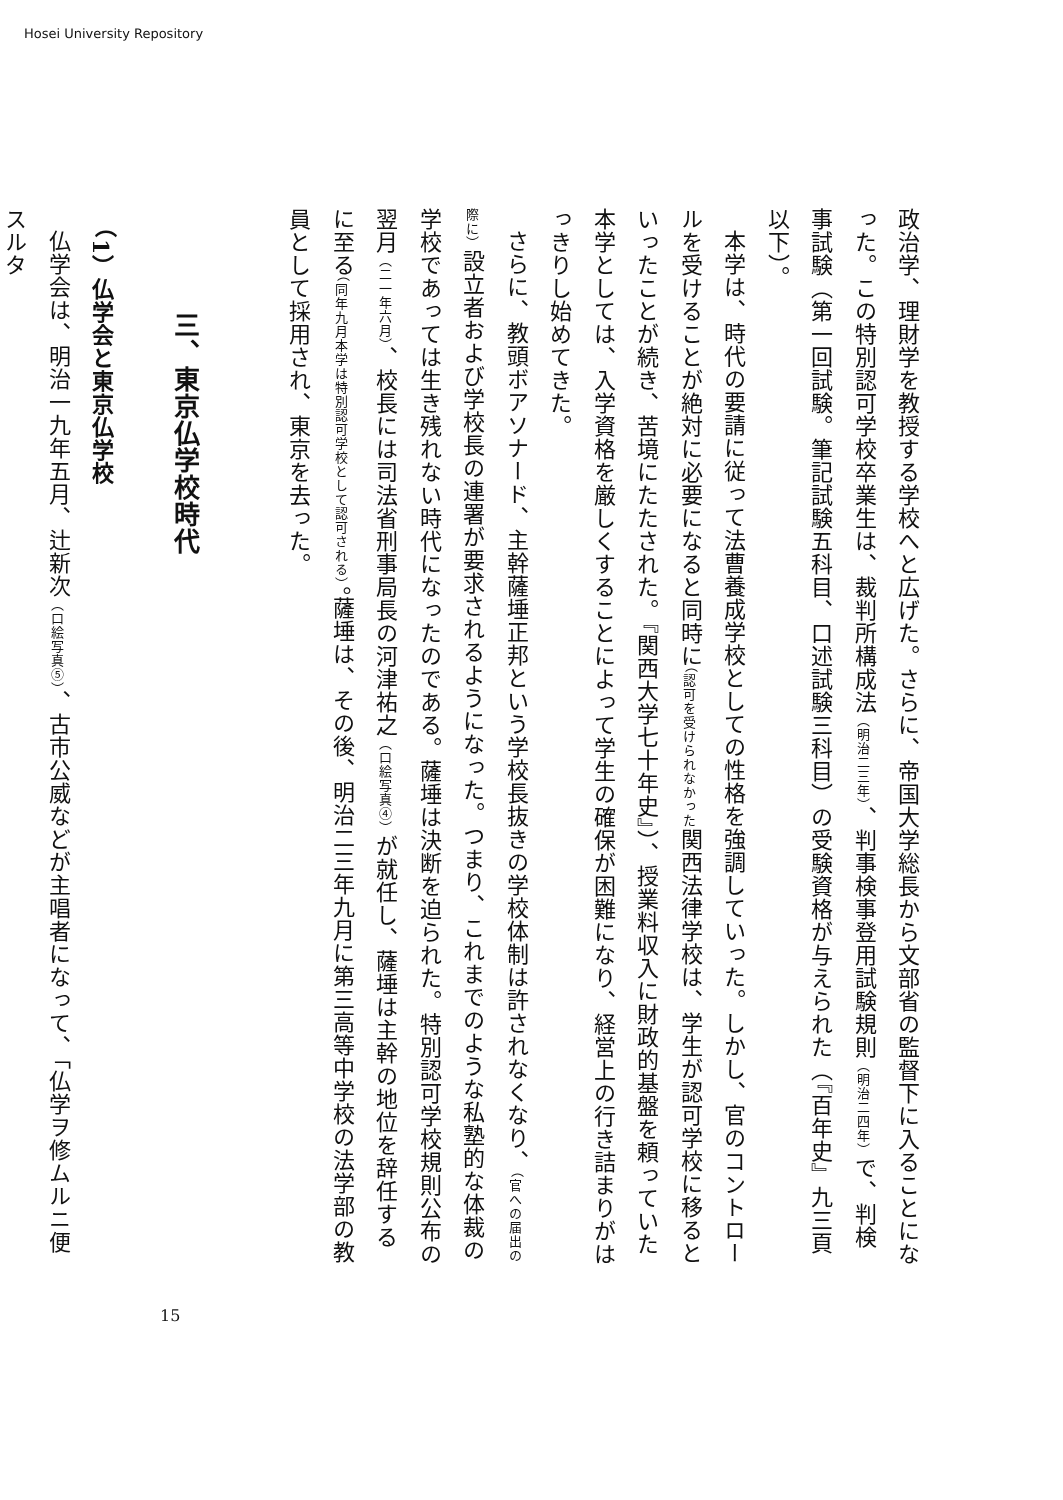Hosei University Repository
政治学、理財学を教授する学校へと広げた。さらに、帝国大学総長から文部省の監督下に入ることになった。この特別認可学校卒業生は、裁判所構成法（明治二三年）、判事検事登用試験規則（明治二四年）で、判検事試験（第一回試験。筆記試験五科目、口述試験三科目）の受験資格が与えられた（『百年史』九三頁以下）。
本学は、時代の要請に従って法曹養成学校としての性格を強調していった。しかし、官のコントロールを受けることが絶対に必要になると同時に（認可を受けられなかった関西法律学校は、学生が認可学校に移るといったことが続き、苦境にたたされた。『関西大学七十年史』）、授業料収入に財政的基盤を頼っていた本学としては、入学資格を厳しくすることによって学生の確保が困難になり、経営上の行き詰まりがはっきりし始めてきた。
さらに、教頭ボアソナード、主幹薩埵正邦という学校長抜きの学校体制は許されなくなり、（官への届出の際に）設立者および学校長の連署が要求されるようになった。つまり、これまでのような私塾的な体裁の学校であっては生き残れない時代になったのである。薩埵は決断を迫られた。特別認可学校規則公布の翌月（二一年六月）、校長には司法省刑事局長の河津祐之（口絵写真④）が就任し、薩埵は主幹の地位を辞任するに至る（同年九月本学は特別認可学校として認可される）。薩埵は、その後、明治二三年九月に第三高等中学校の法学部の教員として採用され、東京を去った。
三、東京仏学校時代
（1）仏学会と東京仏学校
仏学会は、明治一九年五月、辻新次（口絵写真⑤）、古市公威などが主唱者になって、「仏学ヲ修ムルニ便スルタ
15